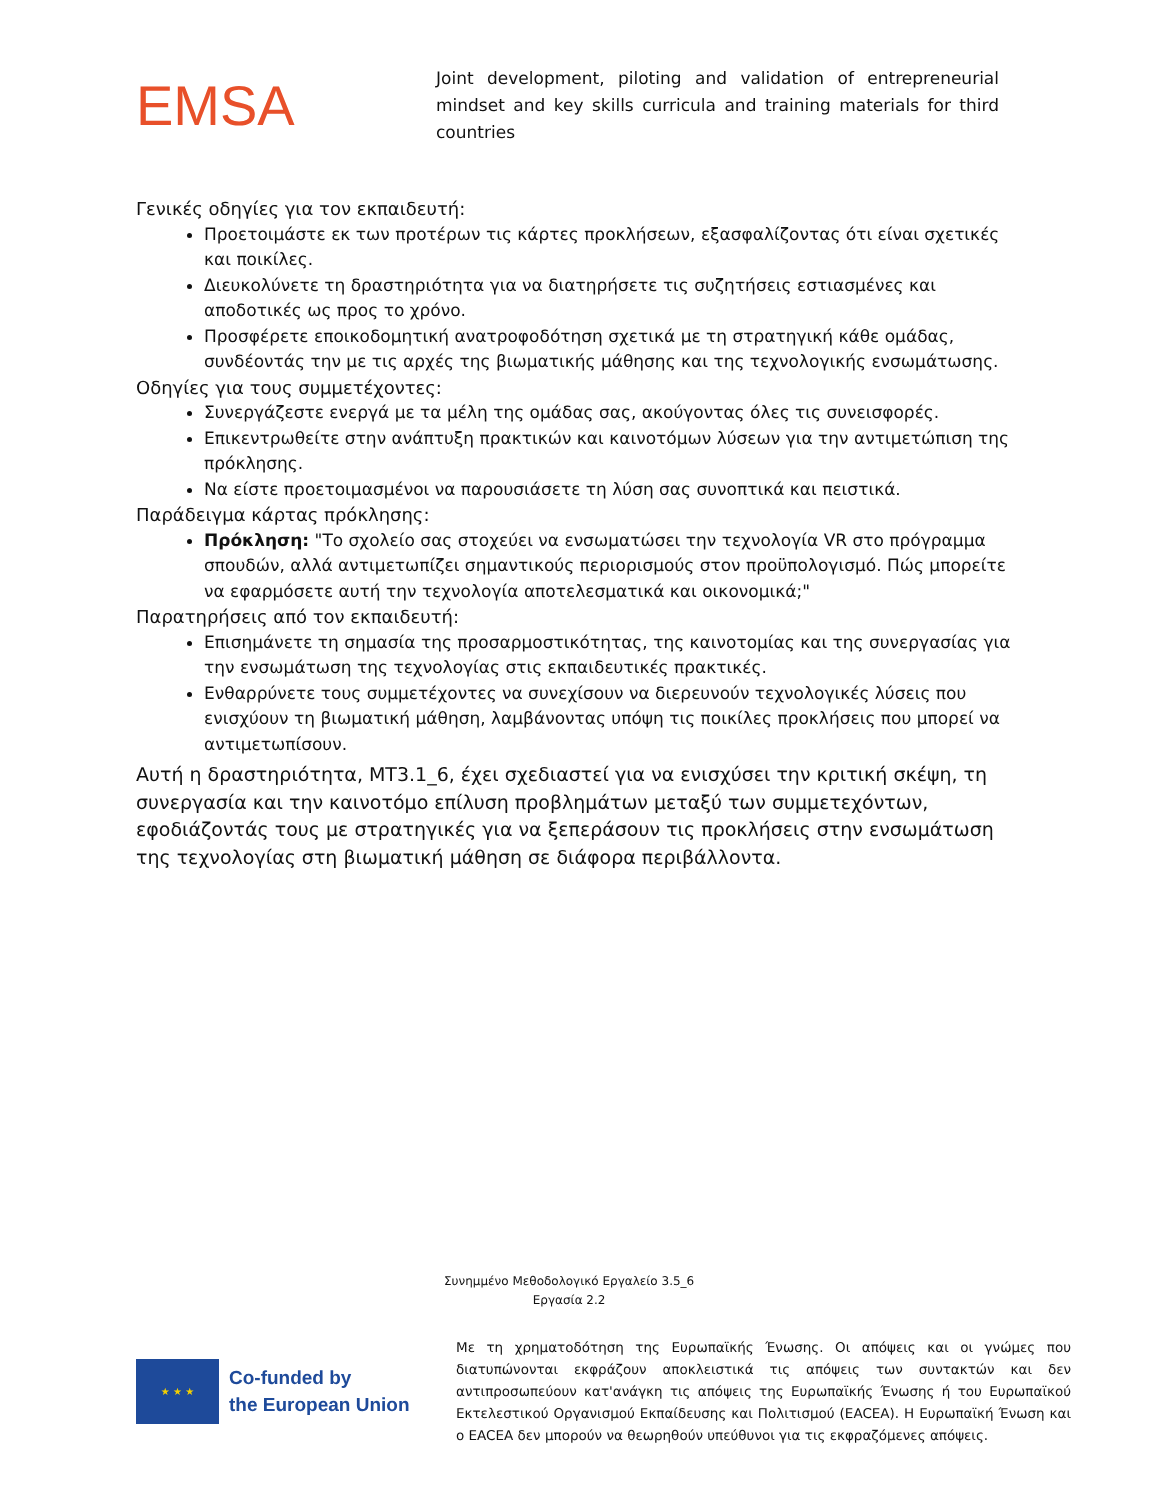EMSA
Joint development, piloting and validation of entrepreneurial mindset and key skills curricula and training materials for third countries
Γενικές οδηγίες για τον εκπαιδευτή:
Προετοιμάστε εκ των προτέρων τις κάρτες προκλήσεων, εξασφαλίζοντας ότι είναι σχετικές και ποικίλες.
Διευκολύνετε τη δραστηριότητα για να διατηρήσετε τις συζητήσεις εστιασμένες και αποδοτικές ως προς το χρόνο.
Προσφέρετε εποικοδομητική ανατροφοδότηση σχετικά με τη στρατηγική κάθε ομάδας, συνδέοντάς την με τις αρχές της βιωματικής μάθησης και της τεχνολογικής ενσωμάτωσης.
Οδηγίες για τους συμμετέχοντες:
Συνεργάζεστε ενεργά με τα μέλη της ομάδας σας, ακούγοντας όλες τις συνεισφορές.
Επικεντρωθείτε στην ανάπτυξη πρακτικών και καινοτόμων λύσεων για την αντιμετώπιση της πρόκλησης.
Να είστε προετοιμασμένοι να παρουσιάσετε τη λύση σας συνοπτικά και πειστικά.
Παράδειγμα κάρτας πρόκλησης:
Πρόκληση: "Το σχολείο σας στοχεύει να ενσωματώσει την τεχνολογία VR στο πρόγραμμα σπουδών, αλλά αντιμετωπίζει σημαντικούς περιορισμούς στον προϋπολογισμό. Πώς μπορείτε να εφαρμόσετε αυτή την τεχνολογία αποτελεσματικά και οικονομικά;"
Παρατηρήσεις από τον εκπαιδευτή:
Επισημάνετε τη σημασία της προσαρμοστικότητας, της καινοτομίας και της συνεργασίας για την ενσωμάτωση της τεχνολογίας στις εκπαιδευτικές πρακτικές.
Ενθαρρύνετε τους συμμετέχοντες να συνεχίσουν να διερευνούν τεχνολογικές λύσεις που ενισχύουν τη βιωματική μάθηση, λαμβάνοντας υπόψη τις ποικίλες προκλήσεις που μπορεί να αντιμετωπίσουν.
Αυτή η δραστηριότητα, MT3.1_6, έχει σχεδιαστεί για να ενισχύσει την κριτική σκέψη, τη συνεργασία και την καινοτόμο επίλυση προβλημάτων μεταξύ των συμμετεχόντων, εφοδιάζοντάς τους με στρατηγικές για να ξεπεράσουν τις προκλήσεις στην ενσωμάτωση της τεχνολογίας στη βιωματική μάθηση σε διάφορα περιβάλλοντα.
Συνημμένο Μεθοδολογικό Εργαλείο 3.5_6
Εργασία 2.2
★ ★ ★
Co-funded by
the European Union
Με τη χρηματοδότηση της Ευρωπαϊκής Ένωσης. Οι απόψεις και οι γνώμες που διατυπώνονται εκφράζουν αποκλειστικά τις απόψεις των συντακτών και δεν αντιπροσωπεύουν κατ'ανάγκη τις απόψεις της Ευρωπαϊκής Ένωσης ή του Ευρωπαϊκού Εκτελεστικού Οργανισμού Εκπαίδευσης και Πολιτισμού (EACEA). Η Ευρωπαϊκή Ένωση και ο EACEA δεν μπορούν να θεωρηθούν υπεύθυνοι για τις εκφραζόμενες απόψεις.